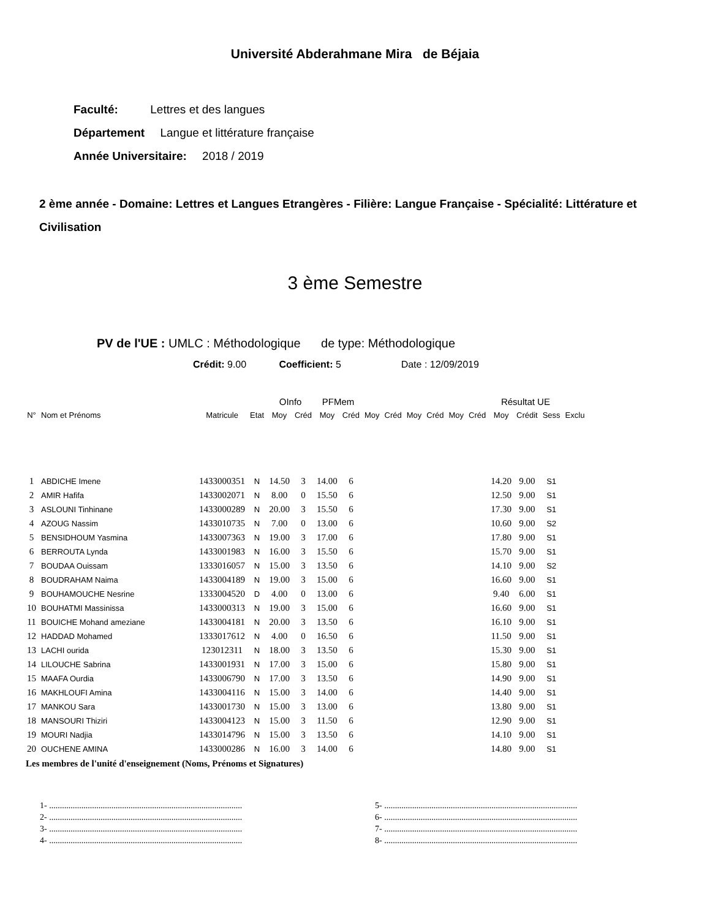Université Abderahmane Mira de Béjaia
Faculté: Lettres et des langues
Département Langue et littérature française
Année Universitaire: 2018 / 2019
2 ème année - Domaine: Lettres et Langues Etrangères - Filière: Langue Française - Spécialité: Littérature et Civilisation
3 ème Semestre
PV de l'UE : UMLC : Méthodologique de type: Méthodologique
Crédit: 9.00 Coefficient: 5 Date : 12/09/2019
| | | | | OInfo | | PFMem | | | | | | | | Résultat UE | | | |
| --- | --- | --- | --- | --- | --- | --- | --- | --- | --- | --- | --- | --- | --- | --- | --- | --- | --- |
| N° | Nom et Prénoms | Matricule | Etat | Moy | Créd | Moy | Créd | Moy | Créd | Moy | Créd | Moy | Créd | Moy | Crédit | Sess | Exclu |
| 1 | ABDICHE Imene | 1433000351 | N | 14.50 | 3 | 14.00 | 6 | | | | | | | 14.20 | 9.00 | S1 | |
| 2 | AMIR Hafifa | 1433002071 | N | 8.00 | 0 | 15.50 | 6 | | | | | | | 12.50 | 9.00 | S1 | |
| 3 | ASLOUNI Tinhinane | 1433000289 | N | 20.00 | 3 | 15.50 | 6 | | | | | | | 17.30 | 9.00 | S1 | |
| 4 | AZOUG Nassim | 1433010735 | N | 7.00 | 0 | 13.00 | 6 | | | | | | | 10.60 | 9.00 | S2 | |
| 5 | BENSIDHOUM Yasmina | 1433007363 | N | 19.00 | 3 | 17.00 | 6 | | | | | | | 17.80 | 9.00 | S1 | |
| 6 | BERROUTA Lynda | 1433001983 | N | 16.00 | 3 | 15.50 | 6 | | | | | | | 15.70 | 9.00 | S1 | |
| 7 | BOUDAA Ouissam | 1333016057 | N | 15.00 | 3 | 13.50 | 6 | | | | | | | 14.10 | 9.00 | S2 | |
| 8 | BOUDRAHAM Naima | 1433004189 | N | 19.00 | 3 | 15.00 | 6 | | | | | | | 16.60 | 9.00 | S1 | |
| 9 | BOUHAMOUCHE Nesrine | 1333004520 | D | 4.00 | 0 | 13.00 | 6 | | | | | | | 9.40 | 6.00 | S1 | |
| 10 | BOUHATMI Massinissa | 1433000313 | N | 19.00 | 3 | 15.00 | 6 | | | | | | | 16.60 | 9.00 | S1 | |
| 11 | BOUICHE Mohand ameziane | 1433004181 | N | 20.00 | 3 | 13.50 | 6 | | | | | | | 16.10 | 9.00 | S1 | |
| 12 | HADDAD Mohamed | 1333017612 | N | 4.00 | 0 | 16.50 | 6 | | | | | | | 11.50 | 9.00 | S1 | |
| 13 | LACHI ourida | 123012311 | N | 18.00 | 3 | 13.50 | 6 | | | | | | | 15.30 | 9.00 | S1 | |
| 14 | LILOUCHE Sabrina | 1433001931 | N | 17.00 | 3 | 15.00 | 6 | | | | | | | 15.80 | 9.00 | S1 | |
| 15 | MAAFA Ourdia | 1433006790 | N | 17.00 | 3 | 13.50 | 6 | | | | | | | 14.90 | 9.00 | S1 | |
| 16 | MAKHLOUFI Amina | 1433004116 | N | 15.00 | 3 | 14.00 | 6 | | | | | | | 14.40 | 9.00 | S1 | |
| 17 | MANKOU Sara | 1433001730 | N | 15.00 | 3 | 13.00 | 6 | | | | | | | 13.80 | 9.00 | S1 | |
| 18 | MANSOURI Thiziri | 1433004123 | N | 15.00 | 3 | 11.50 | 6 | | | | | | | 12.90 | 9.00 | S1 | |
| 19 | MOURI Nadjia | 1433014796 | N | 15.00 | 3 | 13.50 | 6 | | | | | | | 14.10 | 9.00 | S1 | |
| 20 | OUCHENE AMINA | 1433000286 | N | 16.00 | 3 | 14.00 | 6 | | | | | | | 14.80 | 9.00 | S1 | |
Les membres de l'unité d'enseignement (Noms, Prénoms et Signatures)
1- ..........................................................................................
2- ..........................................................................................
3- ..........................................................................................
4- ..........................................................................................
5- ..........................................................................................
6- ..........................................................................................
7- ..........................................................................................
8- ..........................................................................................